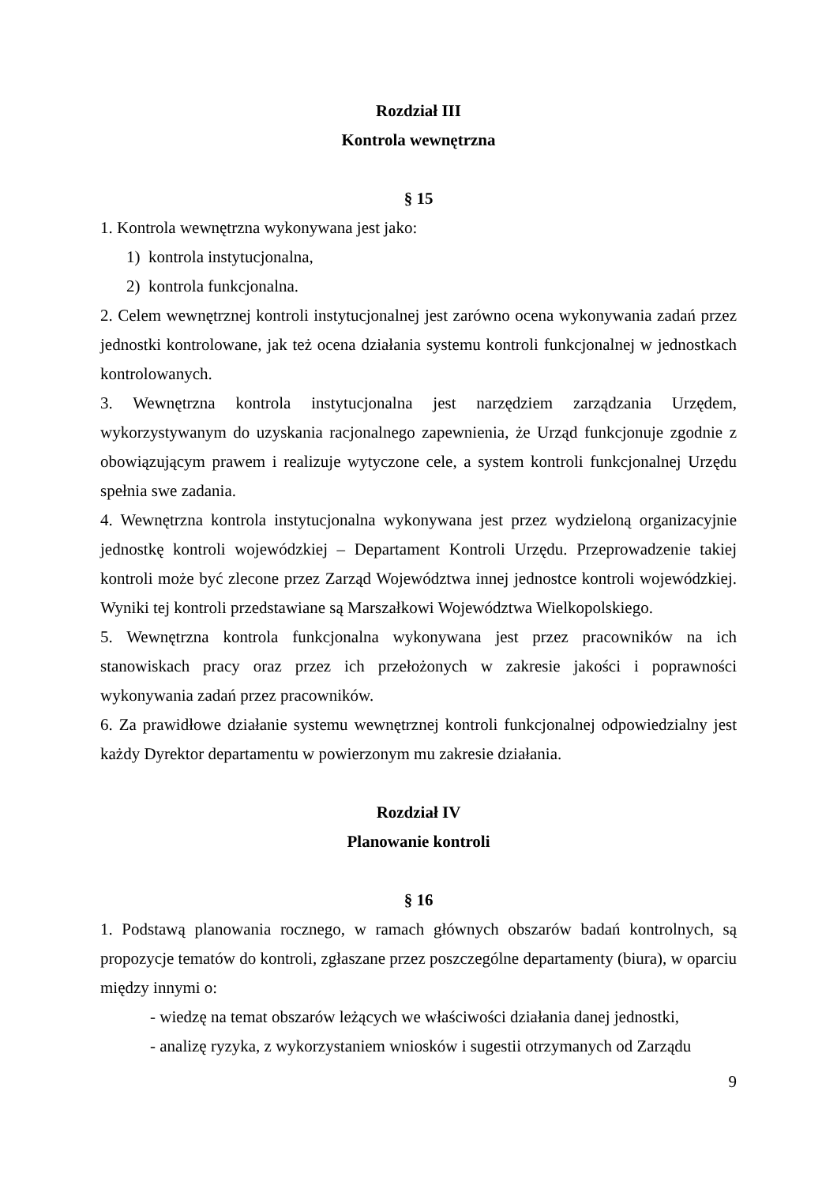Rozdział III
Kontrola wewnętrzna
§ 15
1. Kontrola wewnętrzna wykonywana jest jako:
1) kontrola instytucjonalna,
2) kontrola funkcjonalna.
2. Celem wewnętrznej kontroli instytucjonalnej jest zarówno ocena wykonywania zadań przez jednostki kontrolowane, jak też ocena działania systemu kontroli funkcjonalnej w jednostkach kontrolowanych.
3. Wewnętrzna kontrola instytucjonalna jest narzędziem zarządzania Urzędem, wykorzystywanym do uzyskania racjonalnego zapewnienia, że Urząd funkcjonuje zgodnie z obowiązującym prawem i realizuje wytyczone cele, a system kontroli funkcjonalnej Urzędu spełnia swe zadania.
4. Wewnętrzna kontrola instytucjonalna wykonywana jest przez wydzieloną organizacyjnie jednostkę kontroli wojewódzkiej – Departament Kontroli Urzędu. Przeprowadzenie takiej kontroli może być zlecone przez Zarząd Województwa innej jednostce kontroli wojewódzkiej. Wyniki tej kontroli przedstawiane są Marszałkowi Województwa Wielkopolskiego.
5. Wewnętrzna kontrola funkcjonalna wykonywana jest przez pracowników na ich stanowiskach pracy oraz przez ich przełożonych w zakresie jakości i poprawności wykonywania zadań przez pracowników.
6. Za prawidłowe działanie systemu wewnętrznej kontroli funkcjonalnej odpowiedzialny jest każdy Dyrektor departamentu w powierzonym mu zakresie działania.
Rozdział IV
Planowanie kontroli
§ 16
1. Podstawą planowania rocznego, w ramach głównych obszarów badań kontrolnych, są propozycje tematów do kontroli, zgłaszane przez poszczególne departamenty (biura), w oparciu między innymi o:
- wiedzę na temat obszarów leżących we właściwości działania danej jednostki,
- analizę ryzyka, z wykorzystaniem wniosków i sugestii otrzymanych od Zarządu
9